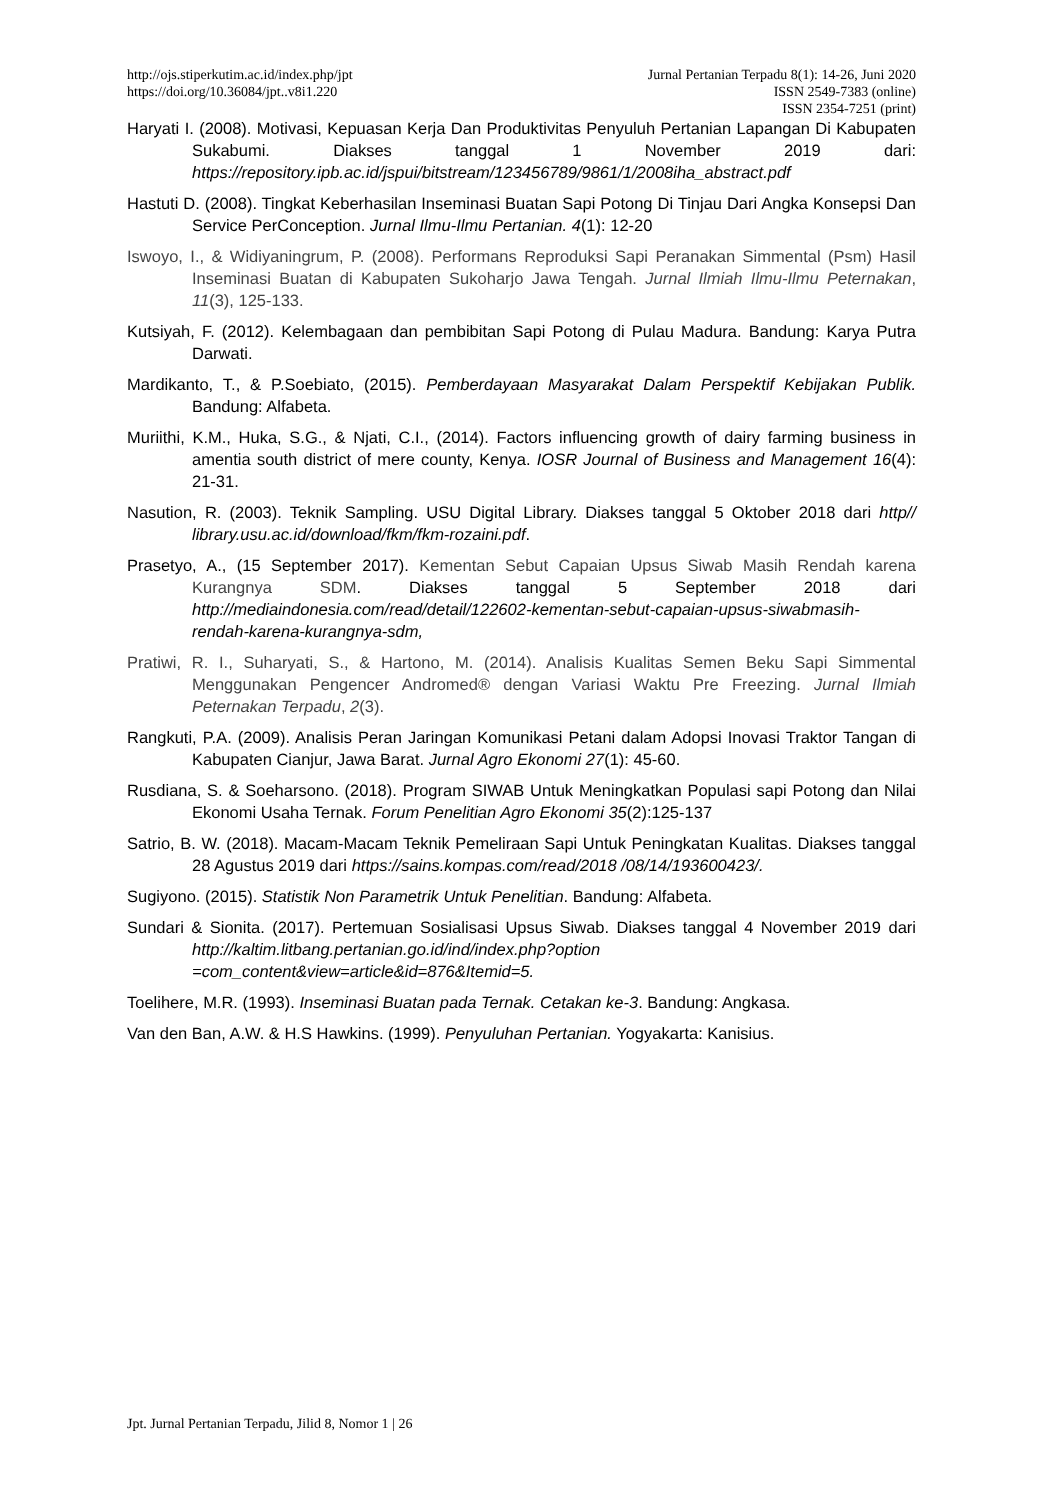http://ojs.stiperkutim.ac.id/index.php/jpt
https://doi.org/10.36084/jpt..v8i1.220
Jurnal Pertanian Terpadu 8(1): 14-26, Juni 2020
ISSN 2549-7383 (online)
ISSN 2354-7251 (print)
Haryati I. (2008). Motivasi, Kepuasan Kerja Dan Produktivitas Penyuluh Pertanian Lapangan Di Kabupaten Sukabumi. Diakses tanggal 1 November 2019 dari: https://repository.ipb.ac.id/jspui/bitstream/123456789/9861/1/2008iha_abstract.pdf
Hastuti D. (2008). Tingkat Keberhasilan Inseminasi Buatan Sapi Potong Di Tinjau Dari Angka Konsepsi Dan Service PerConception. Jurnal Ilmu-Ilmu Pertanian. 4(1): 12-20
Iswoyo, I., & Widiyaningrum, P. (2008). Performans Reproduksi Sapi Peranakan Simmental (Psm) Hasil Inseminasi Buatan di Kabupaten Sukoharjo Jawa Tengah. Jurnal Ilmiah Ilmu-Ilmu Peternakan, 11(3), 125-133.
Kutsiyah, F. (2012). Kelembagaan dan pembibitan Sapi Potong di Pulau Madura. Bandung: Karya Putra Darwati.
Mardikanto, T., & P.Soebiato, (2015). Pemberdayaan Masyarakat Dalam Perspektif Kebijakan Publik. Bandung: Alfabeta.
Muriithi, K.M., Huka, S.G., & Njati, C.I., (2014). Factors influencing growth of dairy farming business in amentia south district of mere county, Kenya. IOSR Journal of Business and Management 16(4): 21-31.
Nasution, R. (2003). Teknik Sampling. USU Digital Library. Diakses tanggal 5 Oktober 2018 dari http// library.usu.ac.id/download/fkm/fkm-rozaini.pdf.
Prasetyo, A., (15 September 2017). Kementan Sebut Capaian Upsus Siwab Masih Rendah karena Kurangnya SDM. Diakses tanggal 5 September 2018 dari http://mediaindonesia.com/read/detail/122602-kementan-sebut-capaian-upsus-siwabmasih-rendah-karena-kurangnya-sdm,
Pratiwi, R. I., Suharyati, S., & Hartono, M. (2014). Analisis Kualitas Semen Beku Sapi Simmental Menggunakan Pengencer Andromed® dengan Variasi Waktu Pre Freezing. Jurnal Ilmiah Peternakan Terpadu, 2(3).
Rangkuti, P.A. (2009). Analisis Peran Jaringan Komunikasi Petani dalam Adopsi Inovasi Traktor Tangan di Kabupaten Cianjur, Jawa Barat. Jurnal Agro Ekonomi 27(1): 45-60.
Rusdiana, S. & Soeharsono. (2018). Program SIWAB Untuk Meningkatkan Populasi sapi Potong dan Nilai Ekonomi Usaha Ternak. Forum Penelitian Agro Ekonomi 35(2):125-137
Satrio, B. W. (2018). Macam-Macam Teknik Pemeliraan Sapi Untuk Peningkatan Kualitas. Diakses tanggal 28 Agustus 2019 dari https://sains.kompas.com/read/2018 /08/14/193600423/.
Sugiyono. (2015). Statistik Non Parametrik Untuk Penelitian. Bandung: Alfabeta.
Sundari & Sionita. (2017). Pertemuan Sosialisasi Upsus Siwab. Diakses tanggal 4 November 2019 dari http://kaltim.litbang.pertanian.go.id/ind/index.php?option =com_content&view=article&id=876&Itemid=5.
Toelihere, M.R. (1993). Inseminasi Buatan pada Ternak. Cetakan ke-3. Bandung: Angkasa.
Van den Ban, A.W. & H.S Hawkins. (1999). Penyuluhan Pertanian. Yogyakarta: Kanisius.
Jpt. Jurnal Pertanian Terpadu, Jilid 8, Nomor 1 | 26